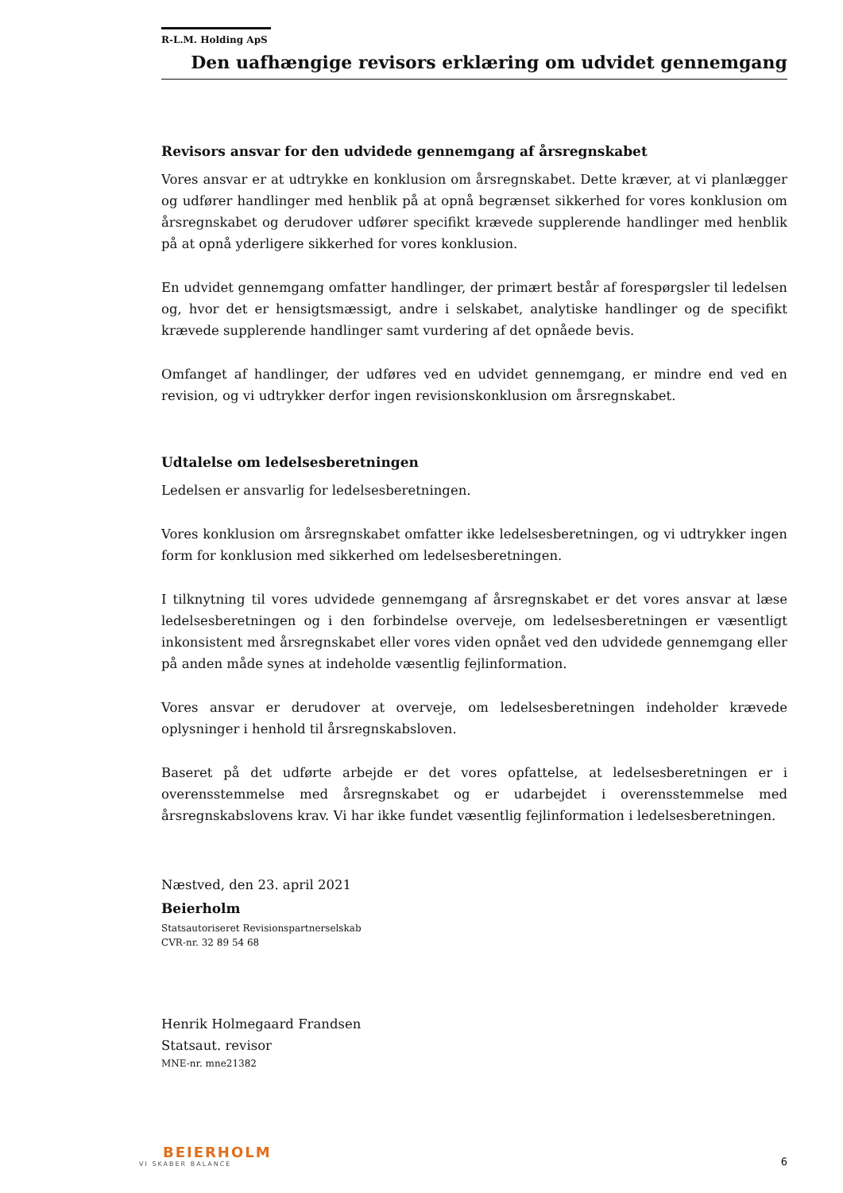R-L.M. Holding ApS
Den uafhængige revisors erklæring om udvidet gennemgang
Revisors ansvar for den udvidede gennemgang af årsregnskabet
Vores ansvar er at udtrykke en konklusion om årsregnskabet. Dette kræver, at vi planlægger og udfører handlinger med henblik på at opnå begrænset sikkerhed for vores konklusion om årsregnskabet og derudover udfører specifikt krævede supplerende handlinger med henblik på at opnå yderligere sikkerhed for vores konklusion.
En udvidet gennemgang omfatter handlinger, der primært består af forespørgsler til ledelsen og, hvor det er hensigtsmæssigt, andre i selskabet, analytiske handlinger og de specifikt krævede supplerende handlinger samt vurdering af det opnåede bevis.
Omfanget af handlinger, der udføres ved en udvidet gennemgang, er mindre end ved en revision, og vi udtrykker derfor ingen revisionskonklusion om årsregnskabet.
Udtalelse om ledelsesberetningen
Ledelsen er ansvarlig for ledelsesberetningen.
Vores konklusion om årsregnskabet omfatter ikke ledelsesberetningen, og vi udtrykker ingen form for konklusion med sikkerhed om ledelsesberetningen.
I tilknytning til vores udvidede gennemgang af årsregnskabet er det vores ansvar at læse ledelsesberetningen og i den forbindelse overveje, om ledelsesberetningen er væsentligt inkonsistent med årsregnskabet eller vores viden opnået ved den udvidede gennemgang eller på anden måde synes at indeholde væsentlig fejlinformation.
Vores ansvar er derudover at overveje, om ledelsesberetningen indeholder krævede oplysninger i henhold til årsregnskabsloven.
Baseret på det udførte arbejde er det vores opfattelse, at ledelsesberetningen er i overensstemmelse med årsregnskabet og er udarbejdet i overensstemmelse med årsregnskabslovens krav. Vi har ikke fundet væsentlig fejlinformation i ledelsesberetningen.
Næstved, den 23. april 2021
Beierholm
Statsautoriseret Revisionspartnerselskab
CVR-nr. 32 89 54 68
Henrik Holmegaard Frandsen
Statsaut. revisor
MNE-nr. mne21382
BEIERHOLM
VI SKABER BALANCE
6